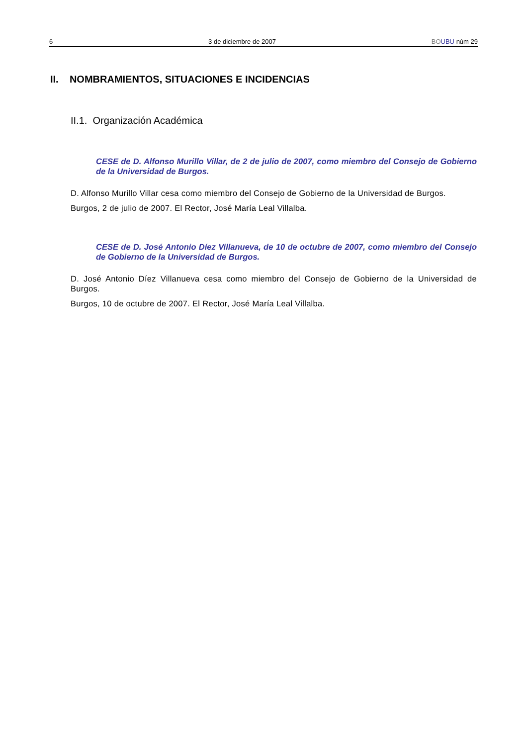6 3 de diciembre de 2007 BO UBU núm 29
II. NOMBRAMIENTOS, SITUACIONES E INCIDENCIAS
II.1. Organización Académica
CESE de D. Alfonso Murillo Villar, de 2 de julio de 2007, como miembro del Consejo de Gobierno de la Universidad de Burgos.
D. Alfonso Murillo Villar cesa como miembro del Consejo de Gobierno de la Universidad de Burgos.
Burgos, 2 de julio de 2007. El Rector, José María Leal Villalba.
CESE de D. José Antonio Díez Villanueva, de 10 de octubre de 2007, como miembro del Consejo de Gobierno de la Universidad de Burgos.
D. José Antonio Díez Villanueva cesa como miembro del Consejo de Gobierno de la Universidad de Burgos.
Burgos, 10 de octubre de 2007. El Rector, José María Leal Villalba.